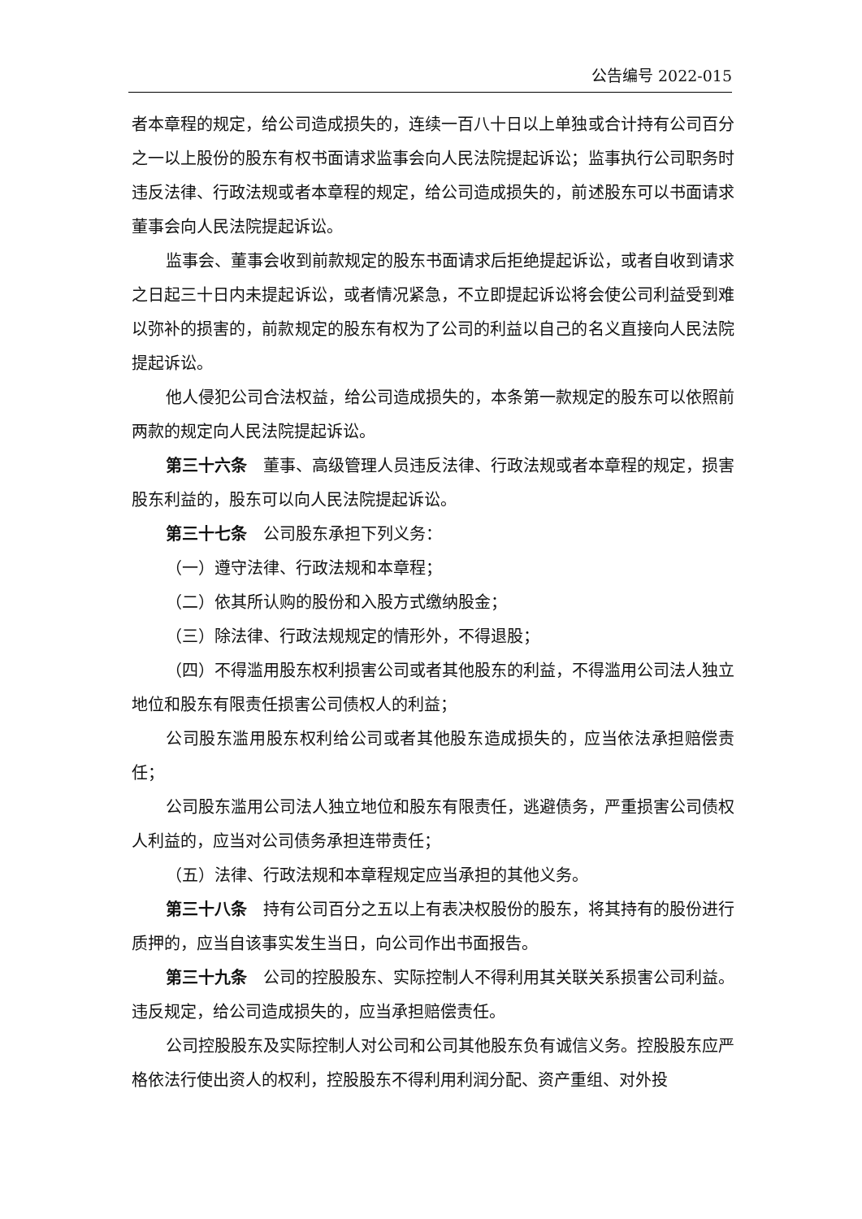公告编号 2022-015
者本章程的规定，给公司造成损失的，连续一百八十日以上单独或合计持有公司百分之一以上股份的股东有权书面请求监事会向人民法院提起诉讼；监事执行公司职务时违反法律、行政法规或者本章程的规定，给公司造成损失的，前述股东可以书面请求董事会向人民法院提起诉讼。
监事会、董事会收到前款规定的股东书面请求后拒绝提起诉讼，或者自收到请求之日起三十日内未提起诉讼，或者情况紧急，不立即提起诉讼将会使公司利益受到难以弥补的损害的，前款规定的股东有权为了公司的利益以自己的名义直接向人民法院提起诉讼。
他人侵犯公司合法权益，给公司造成损失的，本条第一款规定的股东可以依照前两款的规定向人民法院提起诉讼。
第三十六条　董事、高级管理人员违反法律、行政法规或者本章程的规定，损害股东利益的，股东可以向人民法院提起诉讼。
第三十七条　公司股东承担下列义务：
（一）遵守法律、行政法规和本章程；
（二）依其所认购的股份和入股方式缴纳股金；
（三）除法律、行政法规规定的情形外，不得退股；
（四）不得滥用股东权利损害公司或者其他股东的利益，不得滥用公司法人独立地位和股东有限责任损害公司债权人的利益；
公司股东滥用股东权利给公司或者其他股东造成损失的，应当依法承担赔偿责任；
公司股东滥用公司法人独立地位和股东有限责任，逃避债务，严重损害公司债权人利益的，应当对公司债务承担连带责任；
（五）法律、行政法规和本章程规定应当承担的其他义务。
第三十八条　持有公司百分之五以上有表决权股份的股东，将其持有的股份进行质押的，应当自该事实发生当日，向公司作出书面报告。
第三十九条　公司的控股股东、实际控制人不得利用其关联关系损害公司利益。违反规定，给公司造成损失的，应当承担赔偿责任。
公司控股股东及实际控制人对公司和公司其他股东负有诚信义务。控股股东应严格依法行使出资人的权利，控股股东不得利用利润分配、资产重组、对外投